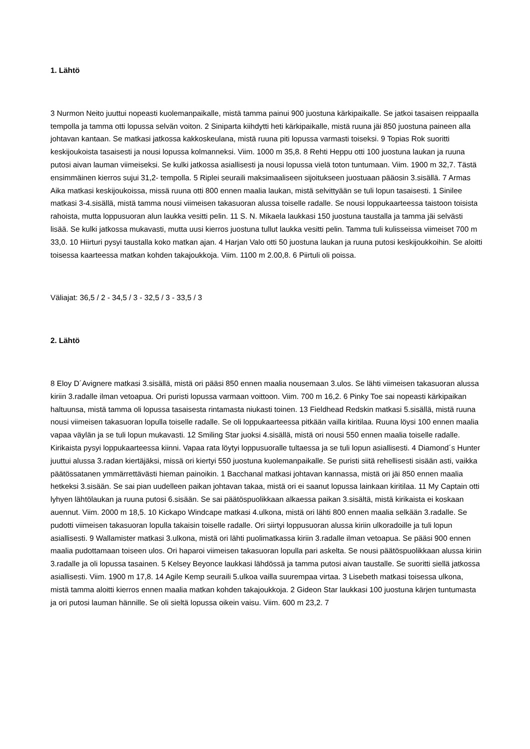1. Lähtö
3 Nurmon Neito juuttui nopeasti kuolemanpaikalle, mistä tamma painui 900 juostuna kärkipaikalle. Se jatkoi tasaisen reippaalla tempolla ja tamma otti lopussa selvän voiton. 2 Siniparta kiihdytti heti kärkipaikalle, mistä ruuna jäi 850 juostuna paineen alla johtavan kantaan. Se matkasi jatkossa kakkoskeulana, mistä ruuna piti lopussa varmasti toiseksi. 9 Topias Rok suoritti keskijoukoista tasaisesti ja nousi lopussa kolmanneksi. Viim. 1000 m 35,8. 8 Rehti Heppu otti 100 juostuna laukan ja ruuna putosi aivan lauman viimeiseksi. Se kulki jatkossa asiallisesti ja nousi lopussa vielä toton tuntumaan. Viim. 1900 m 32,7. Tästä ensimmäinen kierros sujui 31,2- tempolla. 5 Riplei seuraili maksimaaliseen sijoitukseen juostuaan pääosin 3.sisällä. 7 Armas Aika matkasi keskijoukoissa, missä ruuna otti 800 ennen maalia laukan, mistä selvittyään se tuli lopun tasaisesti. 1 Sinilee matkasi 3-4.sisällä, mistä tamma nousi viimeisen takasuoran alussa toiselle radalle. Se nousi loppukaarteessa taistoon toisista rahoista, mutta loppusuoran alun laukka vesitti pelin. 11 S. N. Mikaela laukkasi 150 juostuna taustalla ja tamma jäi selvästi lisää. Se kulki jatkossa mukavasti, mutta uusi kierros juostuna tullut laukka vesitti pelin. Tamma tuli kulisseissa viimeiset 700 m 33,0. 10 Hiirturi pysyi taustalla koko matkan ajan. 4 Harjan Valo otti 50 juostuna laukan ja ruuna putosi keskijoukkoihin. Se aloitti toisessa kaarteessa matkan kohden takajoukkoja. Viim. 1100 m 2.00,8. 6 Piirtuli oli poissa.
Väliajat: 36,5 / 2 - 34,5 / 3 - 32,5 / 3 - 33,5 / 3
2. Lähtö
8 Eloy D´Avignere matkasi 3.sisällä, mistä ori pääsi 850 ennen maalia nousemaan 3.ulos. Se lähti viimeisen takasuoran alussa kiriin 3.radalle ilman vetoapua. Ori puristi lopussa varmaan voittoon. Viim. 700 m 16,2. 6 Pinky Toe sai nopeasti kärkipaikan haltuunsa, mistä tamma oli lopussa tasaisesta rintamasta niukasti toinen. 13 Fieldhead Redskin matkasi 5.sisällä, mistä ruuna nousi viimeisen takasuoran lopulla toiselle radalle. Se oli loppukaarteessa pitkään vailla kiritilaa. Ruuna löysi 100 ennen maalia vapaa väylän ja se tuli lopun mukavasti. 12 Smiling Star juoksi 4.sisällä, mistä ori nousi 550 ennen maalia toiselle radalle. Kirikaista pysyi loppukaarteessa kiinni. Vapaa rata löytyi loppusuoralle tultaessa ja se tuli lopun asiallisesti. 4 Diamond´s Hunter juuttui alussa 3.radan kiertäjäksi, missä ori kiertyi 550 juostuna kuolemanpaikalle. Se puristi siitä rehellisesti sisään asti, vaikka päätössatanen ymmärrettävästi hieman painoikin. 1 Bacchanal matkasi johtavan kannassa, mistä ori jäi 850 ennen maalia hetkeksi 3.sisään. Se sai pian uudelleen paikan johtavan takaa, mistä ori ei saanut lopussa lainkaan kiritilaa. 11 My Captain otti lyhyen lähtölaukan ja ruuna putosi 6.sisään. Se sai päätöspuolikkaan alkaessa paikan 3.sisältä, mistä kirikaista ei koskaan auennut. Viim. 2000 m 18,5. 10 Kickapo Windcape matkasi 4.ulkona, mistä ori lähti 800 ennen maalia selkään 3.radalle. Se pudotti viimeisen takasuoran lopulla takaisin toiselle radalle. Ori siirtyi loppusuoran alussa kiriin ulkoradoille ja tuli lopun asiallisesti. 9 Wallamister matkasi 3.ulkona, mistä ori lähti puolimatkassa kiriin 3.radalle ilman vetoapua. Se pääsi 900 ennen maalia pudottamaan toiseen ulos. Ori haparoi viimeisen takasuoran lopulla pari askelta. Se nousi päätöspuolikkaan alussa kiriin 3.radalle ja oli lopussa tasainen. 5 Kelsey Beyonce laukkasi lähdössä ja tamma putosi aivan taustalle. Se suoritti siellä jatkossa asiallisesti. Viim. 1900 m 17,8. 14 Agile Kemp seuraili 5.ulkoa vailla suurempaa virtaa. 3 Lisebeth matkasi toisessa ulkona, mistä tamma aloitti kierros ennen maalia matkan kohden takajoukkoja. 2 Gideon Star laukkasi 100 juostuna kärjen tuntumasta ja ori putosi lauman hännille. Se oli sieltä lopussa oikein vaisu. Viim. 600 m 23,2. 7